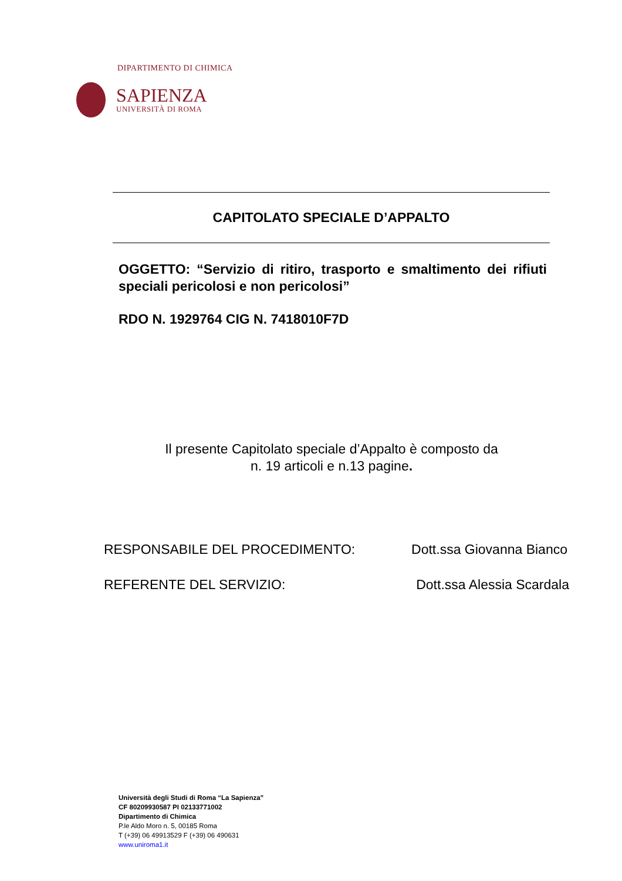DIPARTIMENTO DI CHIMICA
SAPIENZA
UNIVERSITÀ DI ROMA
CAPITOLATO SPECIALE D’APPALTO
OGGETTO: “Servizio di ritiro, trasporto e smaltimento dei rifiuti speciali pericolosi e non pericolosi”
RDO N. 1929764 CIG N. 7418010F7D
Il presente Capitolato speciale d’Appalto è composto da
n. 19 articoli e n.13 pagine.
RESPONSABILE DEL PROCEDIMENTO: Dott.ssa Giovanna Bianco
REFERENTE DEL SERVIZIO: Dott.ssa Alessia Scardala
Università degli Studi di Roma “La Sapienza”
CF 80209930587 PI 02133771002
Dipartimento di Chimica
P.le Aldo Moro n. 5, 00185 Roma
T (+39) 06 49913529 F (+39) 06 490631
www.uniroma1.it